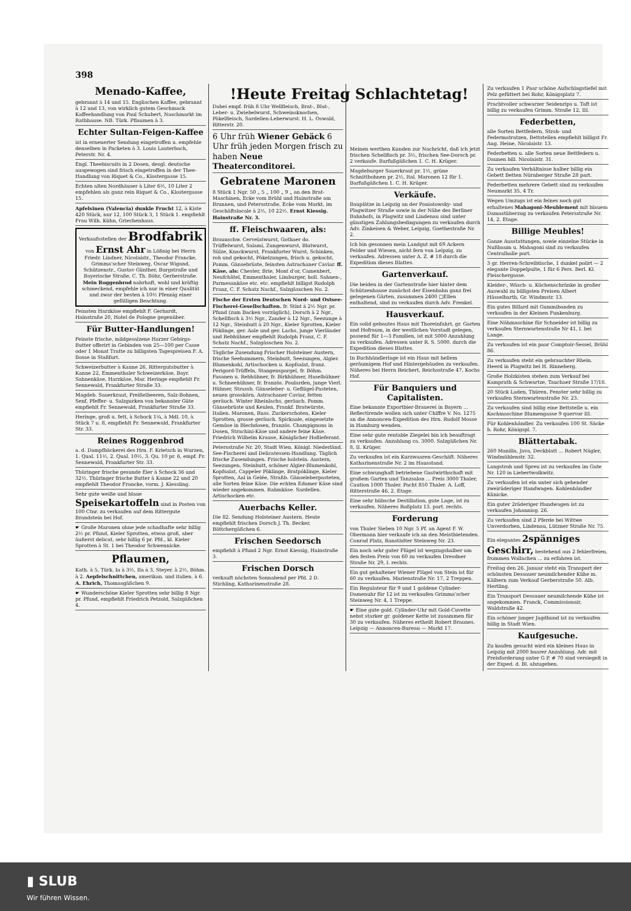398
!Heute Freitag Schlachtetag!
Menado-Kaffee,
gebrannt à 14 und 15. Englischen Kaffee, gebrannt à 12 und 13, von wirklich gutem Geschmack Kaffeehandlung von Paul Schubert, Naschmarkt im Rathhause. NB. Türk. Pflaumen à 3.
Echter Sultan-Feigen-Kaffee
ist in erneuerter Sendung eingetroffen u. empfehle denselben in Packeten à 3. Louis Lauterbach, Peterstr. Nr. 4.
Engl. Theebiscuits in 2 Dosen, desgl. deutsche ausgewogen sind frisch eingetroffen in der Thee-Handlung von Riquet & Co., Klostergasse 15.
Echten alten Nordhäuser à Liter 6½, 10 Liter 2 empfehlen als ganz rein Riquet & Co., Klostergasse 15.
Apfelsinen (Valencia) dunkle Frucht 12, à Kiste 420 Stück, nur 12, 100 Stück 3, 1 Stück 1. empfiehlt Frau Wilh. Kühn, Griechenhaus.
Verkaufsstellen der Brodfabrik von Ernst Ahr in Lößnig bei Herrn Friedr. Lindner, Nicolaistr., Theodor Francke, Grimma'scher Steinweg, Oscar Wigand, Schützenstr., Gustav Günther, Burgstraße und Bayerische Straße, C. Th. Böhr, Gerberstraße. Mein Roggenbrod nahrhaft, wohl und kräftig schmeckend, empfehle ich nur in einer Qualität und zwar der besten à 10½ Pfennig einer gefälligen Beachtung.
Feinsten Harzkäse empfiehlt F. Gerhardt, Hainstraße 20, Hotel de Pologne gegenüber.
Für Butter-Handlungen!
Feinste frische, mildgesalzene Harzer Gebirgs-Butter offerirt in Gebinden von 25—100 per Casse oder 1 Monat Tratte zu billigsten Tagespreisen F. A. Bosse in Staßfurt.
Schweizerbutter à Kanne 26, Rittergutsbutter à Kanne 22, Emmenthaler Schweizerkäse, Bayr. Sahnenkäse, Harzkäse, Mar. Heringe empfiehlt Fr. Sennewald, Frankfurter Straße 33.
Magdeb. Sauerkraut, Preißelbeeren, Salz-Bohnen, Senf, Pfeffer- u. Salzgurken von bekannter Güte empfiehlt Fr. Sennewald, Frankfurter Straße 33.
Heringe, groß u. fett, à Schock 1¼, à Mdl. 10, à Stück 7 u. 8, empfiehlt Fr. Sennewald, Frankfurter Str. 33.
Reines Roggenbrod
a. d. Dampfbäckerei des Hrn. F. Krietsch in Wurzen, 1. Qual. 11½, 2. Qual. 10½, 3. Qu. 10 pr. 6, empf. Fr. Sennewald, Frankfurter Str. 33.
Thüringer frische gesunde Eier à Schock 36 und 32½. Thüringer frische Butter à Kanne 22 und 20 empfiehlt Theodor Francke, vorm. J. Kiessling.
Sehr gute weiße und blaue Speisekartoffeln sind in Posten von 100 Ctnr. zu verkaufen auf dem Rittergute Brandstein bei Hof.
☛ Große Maronen ohne jede schadhafte sehr billig 2½ pr. Pfund, Kieler Sprotten, etwas groß, aber äußerst delicat, sehr billig 6 pr. Pfd., kl. Kieler Sprotten à St. 1 bei Theodor Schwennicke.
Pflaumen,
Kath. à 5, Türk. Ia à 3½, IIa à 3, Steyer. à 2½, Böhm. à 2. Aepfelschnittchen, amerikan. und italien. à 6. A. Ehrich, Thomasgäßchen 9.
☛ Wunderschöne Kieler Sprotten sehr billig 8 Ngr. pr. Pfund, empfiehlt Friedrich Petzold, Salzgäßchen 4.
Dabei empf. früh 8 Uhr Wellfleisch, Brat-, Blut-, Leber- u. Zwiebelwurst, Schweinsknochen, Pökelfleisch, Sardellen-Leberwurst. H. L. Oswald, Ritterstr. 20.
6 Uhr früh Wiener Gebäck 6 Uhr früh jeden Morgen frisch zu haben Neue Theaterconditorei.
Gebratene Maronen
8 Stück 1 Ngr. 50 „ 5 „ 100 „ 9 „ an den Brat-Maschinen, Ecke vom Brühl und Hainstraße am Brunnen, und Petersstraße, Ecke vom Markt, im Geschäftslocale à 2½, 10 22½. Ernst Kiessig. Hainstraße Nr. 3.
ff. Fleischwaaren, als:
Braunschw. Cervelatwurst, Gothaer do. Trüffelwurst, Salami, Zungenwurst, Blutwurst, Sülze, Knackwurst, Frankfurter Wurst, Schinken, roh und gekocht, Pökelzungen, frisch u. gekocht, Pomm. Gänsebrüste, feinsten Astrachaner Caviar. ff. Käse, als: Chester, Brie, Mont d'or, Camenbert, Neufchâtel, Emmenthaler, Limburger, holl. Sahnen-, Parmesankäse etc. etc. empfiehlt billigst Rudolph Franz, C. F. Schatz Nachf., Salzgässchen No. 2.
Fische der Ersten Deutschen Nord- und Ostsee-Fischerei-Gesellschaften. fr. Stint à 2½ Ngr. pr. Pfund (zum Backen vorzüglich), Dorsch à 2 Ngr., Schellfisch à 3½ Ngr., Zander à 12 Ngr., Seezunge à 12 Ngr., Steinbutt à 20 Ngr., Kieler Sprotten, Kieler Pöklinge, ger. Aale und ger. Lachs, junge Vierländer und Rebhühner empfiehlt Rudolph Franz, C. F. Schatz Nachf., Salzgässchen No. 2.
Tägliche Zusendung Frischer Holsteiner Austern, frische Seehummern, Steinbutt, Seezungen, Algier. Blumenkohl, Artischocken u. Kopfsalat, franz. Perigord-Trüffeln, Stangenspargel, fr. Böhm. Fasanen u. Rebhühner, fr. Birkhühner, Haselhühner u. Schneehühner, fr. französ. Poularden, junge Vierl. Hühner, Strassb. Gänseleber- u. Geflügel-Pasteten, neuen grosskörn. Astrachaner Caviar, fetten geräuch. Winter Rheinlachs, geräuch. Pomm. Gänsebrüste und Keulen, Frankf. Bratwürste, Italien. Maronen, Russ. Zuckerschoten, Kieler Sprotten, grosse geräuch. Spickaale, eingesetzte Gemüse in Blechdosen, französ. Champignons in Dosen, Strachini-Käse und andere feine Käse. Friedrich Wilhelm Krause, Königlicher Hoflieferant.
Petersstraße Nr. 20, Stadt Wien. Königl. Niederländ. See-Fischerei und Delicatessen-Handlung. Täglich frische Zusendungen. Frische holstein. Austern, Seezungen, Steinbutt, schöner Algier-Blumenkohl, Kopfsalat, Cappeler Pöklinge, Bratpöklinge, Kieler Sprotten, Aal in Gelée, Straßb. Gänseleberpasteten, alle Sorten feine Käse. Die echten Edamer Käse sind wieder angekommen. Rahmkäse. Sardellen. Artischocken etc.
Auerbachs Keller.
Die 82. Sendung Holsteiner Austern. Heute empfiehlt frischen Dorsch J. Th. Becker, Böttchergäßchen 6.
Frischen Seedorsch
empfiehlt à Pfund 2 Ngr. Ernst Kiessig, Hainstraße 3.
Frischen Dorsch
verkauft nächsten Sonnabend per Pfd. 2 D. Stichling, Katharinenstraße 28.
Meinen werthen Kunden zur Nachricht, daß ich jetzt frischen Schellfisch pr. 3½, frischen See-Dorsch pr. 2 verkaufe. Barfußgäßchen 1. C. H. Krüger.
Magdeburger Sauerkraut pr. 1½, grüne Schnittbohnen pr. 2½, Ital. Maronen 12 für 1. Barfußgäßchen 1. C. H. Krüger.
Verkäufe.
Bauplätze in Leipzig an der Poniatowsky- und Plagwitzer Straße sowie in der Nähe des Berliner Bahnhofs, in Plagwitz und Lindenau sind unter günstigen Zahlungsbedingungen zu verkaufen durch Adv. Zinkeisen & Weber, Leipzig, Goethestraße Nr. 2.
Ich bin gesonnen mein Landgut mit 69 Ackern Felder und Wiesen, nicht fern von Leipzig, zu verkaufen. Adressen unter A. Z. # 18 durch die Expedition dieses Blattes.
Gartenverkauf.
Die beiden in der Gartenstraße hier hinter dem Schützenhause zunächst der Eisenbahn ganz frei gelegenen Gärten, zusammen 2400 □Ellen enthaltend, sind zu verkaufen durch Adv. Frenkel.
Hausverkauf.
Ein solid gebautes Haus mit Thoreinfahrt, gr. Garten und Hofraum, in der westlichen Vorstadt gelegen, passend für 1—3 Familien, ist mit 5000 Anzahlung zu verkaufen. Adressen unter R. S. 5000. durch die Expedition dieses Blattes.
In Buchhändlerlage ist ein Haus mit hellem geräumigem Hof und Hintergebäuden zu verkaufen. Näheres bei Herrn Reichert, Reichsstraße 47, Kochs Hof.
Für Banquiers und Capitalisten.
Eine bekannte Exportbier-Brauerei in Bayern ... Reflectirende wollen sich unter Chiffre V. No. 1275 an die Annoncen-Expedition des Hrn. Rudolf Mosse in Hamburg wenden.
Eine sehr gute rentable Ziegelei bin ich beauftragt zu verkaufen. Anzahlung ca. 3000. Salzgäßchen Nr. 8, II. Krüger.
Zu verkaufen ist ein Kurzwaaren-Geschäft. Näheres Katharinenstraße Nr. 2 im Hausstand.
Eine schwunghaft betriebene Gastwirthschaft mit großem Garten und Tanzsalon ... Preis 3000 Thaler, Caution 1000 Thaler. Pacht 850 Thaler. A. Loff, Ritterstraße 46, 2. Etage.
Eine sehr hübsche Destillation, gute Lage, ist zu verkaufen. Näheres Roßplatz 13. part. rechts.
Forderung
von Thaler Sieben 10 Ngr. 5 Pf. an Agent F. W. Obermann hier verkaufe ich an den Meistbietenden. Conrad Platz, Ranstädter Steinweg Nr. 23.
Ein noch sehr guter Flügel ist wegzugshalber um den festen Preis von 60 zu verkaufen Dresdner Straße Nr. 29, I. rechts.
Ein gut gehaltener Wiener Flügel von Stein ist für 60 zu verkaufen. Marienstraße Nr. 17, 2 Treppen.
Ein Regulateur für 9 und 1 goldene Cylinder-Damenuhr für 12 ist zu verkaufen Grimma'scher Steinweg Nr. 4, 1 Treppe.
☛ Eine gute gold. Cylinder-Uhr mit Gold-Cuvette nebst starker gr. goldener Kette ist zusammen für 30 zu verkaufen. Näheres ertheilt Robert Braunes. Leipzig — Annoncen-Bureau — Markt 17.
Zu verkaufen 1 Paar schöne Aufschlagstiefel mit Pelz gefüttert bei Rohr, Königsplatz 7.
Prachtvoller schwarzer Seidenrips u. Taft ist billig zu verkaufen Grimm. Straße 12, III.
Federbetten,
alle Sorten Bettfedern, Stroh- und Federmatratzen, Bettstellen empfiehlt billigst Fr. Aug. Heine, Nicolaistr. 13.
Federbetten u. alle Sorten neue Bettfedern u. Daunen bill. Nicolaistr. 31.
Zu verkaufen Verhältnisse halber billig ein Gebett Betten Nürnberger Straße 28 part.
Federbetten mehrere Gebett sind zu verkaufen Neumarkt 35, 4 Tr.
Wegen Umzugs ist ein feines noch gut erhaltenes Mahagoni-Meublement mit blauem Damastüberzug zu verkaufen Petersstraße Nr. 14, 2. Etage.
Billige Meubles!
Ganze Ausstattungen, sowie einzelne Stücke in Nußbaum u. Mahagoni sind zu verkaufen Centralhalle part.
3 gr. Herren-Schreibtische, 1 dunkel polirt — 2 elegante Doppelpulte, 1 für 6 Pers. Berl. Kl. Fleischergasse.
Kleider-, Wäsch- u. Küchenschränke in großer Auswahl zu billigsten Preisen Albert Hässelbarth, Gr. Windmstr. 13.
Ein gutes Billard mit Gummibanden zu verkaufen in der Kleinen Funkenburg.
Eine Nähmaschine für Schneider ist billig zu verkaufen Sternwartenstraße Nr 41, I. bei Lange.
Zu verkaufen ist ein paar Comptoir-Sessel, Brühl 86.
Zu verkaufen steht ein gebrauchter Rhein. Heerd in Plagwitz bei H. Rinneberg.
Große Holzkisten stehen zum Verkauf bei Kamprath & Schwartze, Tauchaer Straße 17/18.
20 Stück Laden, Thüren, Fenster sehr billig zu verkaufen Sternwartenstraße Nr. 23.
Zu verkaufen sind billig eine Bettstelle u. ein Kochmaschine Blumengasse 9 quervor III.
Für Kohlenhändler. Zu verkaufen 100 St. Säcke b. Rohr, Königspl. 7.
Blättertabak.
260 Manilla, Java, Deckblatt ... Robert Nägler, Windmühlenstr. 32.
Langstroh und Spreu ist zu verkaufen im Gute Nr. 120 in Liebertwolkwitz.
Zu verkaufen ist ein unter sich gehender zweiräderiger Handwagen. Kohlenhändler Künicke.
Ein guter 2räderiger Handwagen ist zu verkaufen Johannisg. 26.
Zu verkaufen sind 2 Pferde bei Wittwe Unverdorben, Lindenau, Lützner Straße Nr. 75.
Ein elegantes 2spänniges Geschirr, bestehend aus 2 fehlerfreien, frommen Wallachen ... zu erfahren ist.
Freitag den 26. Januar steht ein Transport der schönsten Dessauer neumilchender Kühe m. Kälbern zum Verkauf Gerberstraße 50. Alb. Hertling.
Ein Transport Dessauer neumilchende Kühe ist angekommen. Franck, Commissionair, Waldstraße 42.
Ein schöner junger Jagdhund ist zu verkaufen billig in Stadt Wien.
Kaufgesuche.
Zu kaufen gesucht wird ein kleines Haus in Leipzig mit 2000 baarer Anzahlung. Adr. mit Preisforderung unter G P. # 70 sind versiegelt in der Exped. d. Bl. abzugeben.
▮ SLUB
Wir führen Wissen.